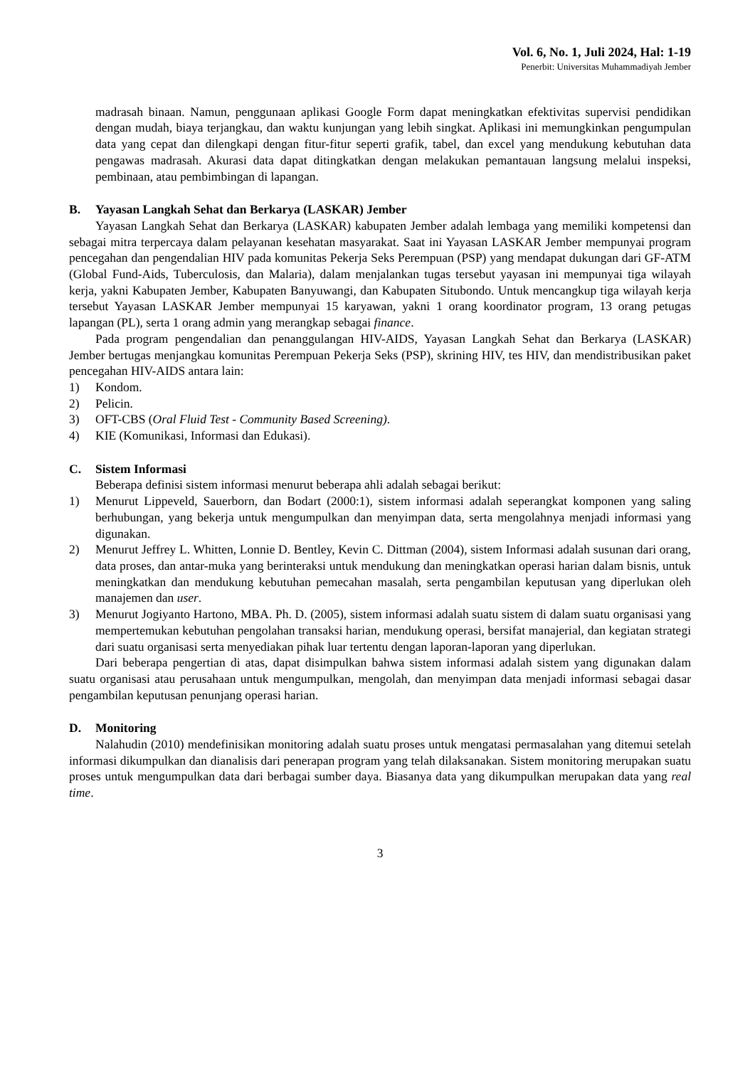Vol. 6, No. 1, Juli 2024, Hal: 1-19
Penerbit: Universitas Muhammadiyah Jember
madrasah binaan. Namun, penggunaan aplikasi Google Form dapat meningkatkan efektivitas supervisi pendidikan dengan mudah, biaya terjangkau, dan waktu kunjungan yang lebih singkat. Aplikasi ini memungkinkan pengumpulan data yang cepat dan dilengkapi dengan fitur-fitur seperti grafik, tabel, dan excel yang mendukung kebutuhan data pengawas madrasah. Akurasi data dapat ditingkatkan dengan melakukan pemantauan langsung melalui inspeksi, pembinaan, atau pembimbingan di lapangan.
B. Yayasan Langkah Sehat dan Berkarya (LASKAR) Jember
Yayasan Langkah Sehat dan Berkarya (LASKAR) kabupaten Jember adalah lembaga yang memiliki kompetensi dan sebagai mitra terpercaya dalam pelayanan kesehatan masyarakat. Saat ini Yayasan LASKAR Jember mempunyai program pencegahan dan pengendalian HIV pada komunitas Pekerja Seks Perempuan (PSP) yang mendapat dukungan dari GF-ATM (Global Fund-Aids, Tuberculosis, dan Malaria), dalam menjalankan tugas tersebut yayasan ini mempunyai tiga wilayah kerja, yakni Kabupaten Jember, Kabupaten Banyuwangi, dan Kabupaten Situbondo. Untuk mencangkup tiga wilayah kerja tersebut Yayasan LASKAR Jember mempunyai 15 karyawan, yakni 1 orang koordinator program, 13 orang petugas lapangan (PL), serta 1 orang admin yang merangkap sebagai finance.
Pada program pengendalian dan penanggulangan HIV-AIDS, Yayasan Langkah Sehat dan Berkarya (LASKAR) Jember bertugas menjangkau komunitas Perempuan Pekerja Seks (PSP), skrining HIV, tes HIV, dan mendistribusikan paket pencegahan HIV-AIDS antara lain:
1) Kondom.
2) Pelicin.
3) OFT-CBS (Oral Fluid Test - Community Based Screening).
4) KIE (Komunikasi, Informasi dan Edukasi).
C. Sistem Informasi
Beberapa definisi sistem informasi menurut beberapa ahli adalah sebagai berikut:
1) Menurut Lippeveld, Sauerborn, dan Bodart (2000:1), sistem informasi adalah seperangkat komponen yang saling berhubungan, yang bekerja untuk mengumpulkan dan menyimpan data, serta mengolahnya menjadi informasi yang digunakan.
2) Menurut Jeffrey L. Whitten, Lonnie D. Bentley, Kevin C. Dittman (2004), sistem Informasi adalah susunan dari orang, data proses, dan antar-muka yang berinteraksi untuk mendukung dan meningkatkan operasi harian dalam bisnis, untuk meningkatkan dan mendukung kebutuhan pemecahan masalah, serta pengambilan keputusan yang diperlukan oleh manajemen dan user.
3) Menurut Jogiyanto Hartono, MBA. Ph. D. (2005), sistem informasi adalah suatu sistem di dalam suatu organisasi yang mempertemukan kebutuhan pengolahan transaksi harian, mendukung operasi, bersifat manajerial, dan kegiatan strategi dari suatu organisasi serta menyediakan pihak luar tertentu dengan laporan-laporan yang diperlukan.
Dari beberapa pengertian di atas, dapat disimpulkan bahwa sistem informasi adalah sistem yang digunakan dalam suatu organisasi atau perusahaan untuk mengumpulkan, mengolah, dan menyimpan data menjadi informasi sebagai dasar pengambilan keputusan penunjang operasi harian.
D. Monitoring
Nalahudin (2010) mendefinisikan monitoring adalah suatu proses untuk mengatasi permasalahan yang ditemui setelah informasi dikumpulkan dan dianalisis dari penerapan program yang telah dilaksanakan. Sistem monitoring merupakan suatu proses untuk mengumpulkan data dari berbagai sumber daya. Biasanya data yang dikumpulkan merupakan data yang real time.
3